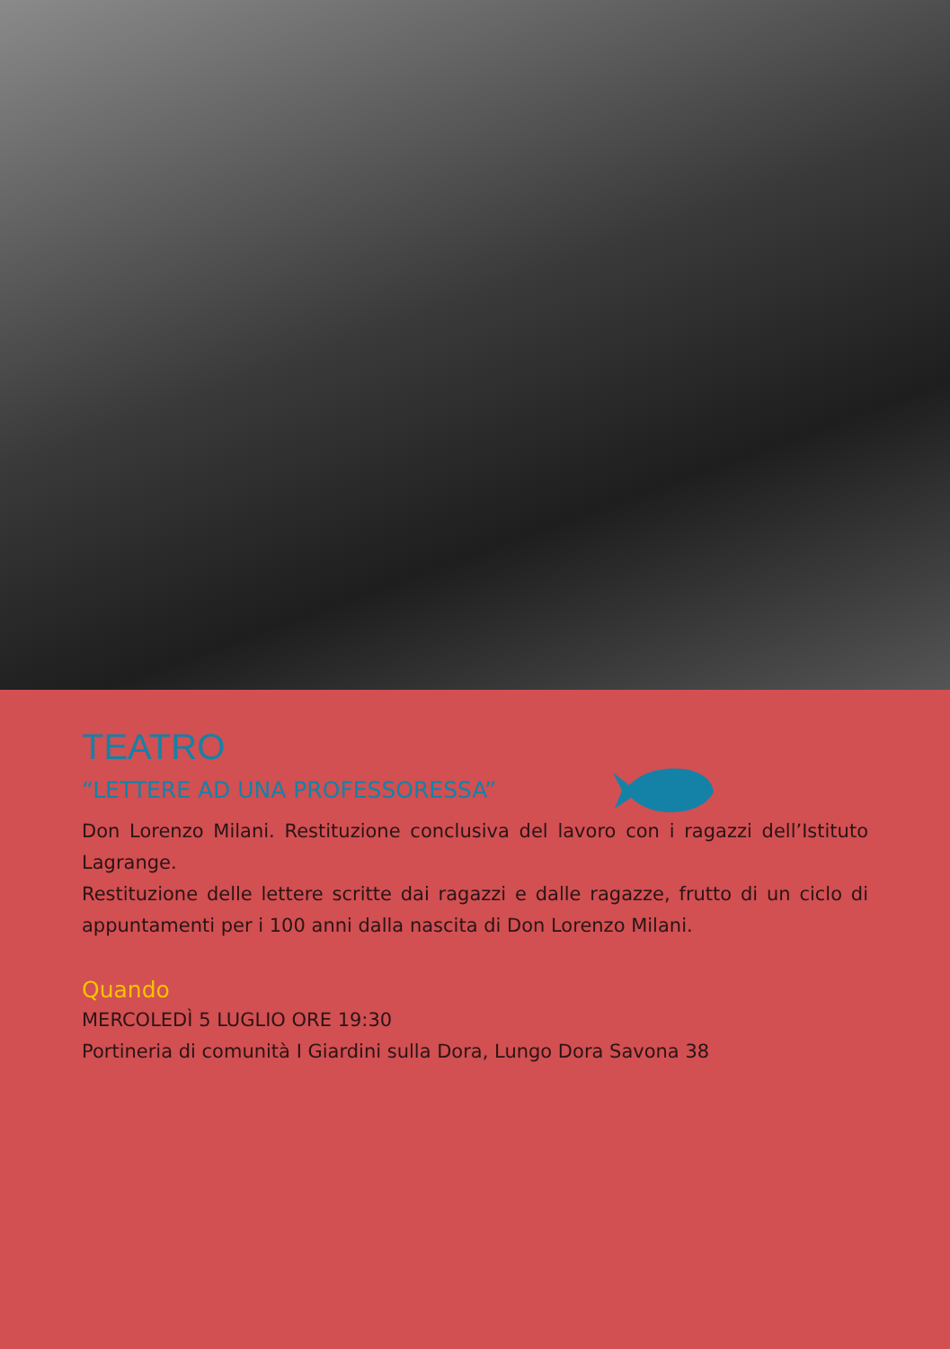TEATRO
“LETTERE AD UNA PROFESSORESSA”
Don Lorenzo Milani. Restituzione conclusiva del lavoro con i ragazzi dell’Istituto Lagrange.
Restituzione delle lettere scritte dai ragazzi e dalle ragazze, frutto di un ciclo di appuntamenti per i 100 anni dalla nascita di Don Lorenzo Milani.
Quando
MERCOLEDÌ 5 LUGLIO ORE 19:30
Portineria di comunità I Giardini sulla Dora, Lungo Dora Savona 38